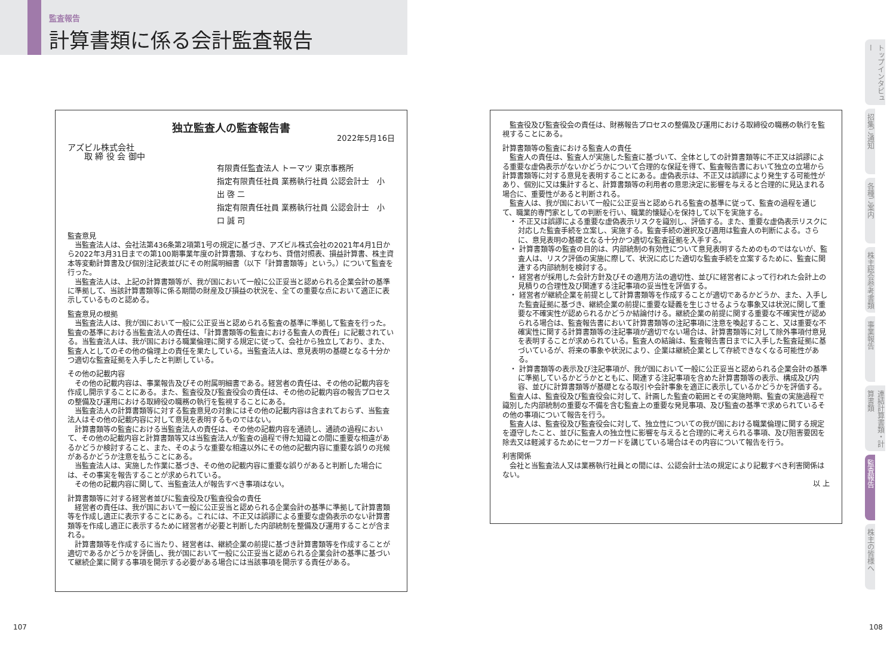監査報告
計算書類に係る会計監査報告
独立監査人の監査報告書
2022年5月16日
アズビル株式会社
　　取 締 役 会 御中
有限責任監査法人 トーマツ 東京事務所
指定有限責任社員 業務執行社員 公認会計士　小 出 啓 二
指定有限責任社員 業務執行社員 公認会計士　小 口 誠 司
監査意見
当監査法人は、会社法第436条第2項第1号の規定に基づき、アズビル株式会社の2021年4月1日から2022年3月31日までの第100期事業年度の計算書類、すなわち、貸借対照表、損益計算書、株主資本等変動計算書及び個別注記表並びにその附属明細書（以下「計算書類等」という。）について監査を行った。
当監査法人は、上記の計算書類等が、我が国において一般に公正妥当と認められる企業会計の基準に準拠して、当該計算書類等に係る期間の財産及び損益の状況を、全ての重要な点において適正に表示しているものと認める。
監査意見の根拠
当監査法人は、我が国において一般に公正妥当と認められる監査の基準に準拠して監査を行った。監査の基準における当監査法人の責任は、「計算書類等の監査における監査人の責任」に記載されている。当監査法人は、我が国における職業倫理に関する規定に従って、会社から独立しており、また、監査人としてのその他の倫理上の責任を果たしている。当監査法人は、意見表明の基礎となる十分かつ適切な監査証拠を入手したと判断している。
その他の記載内容
その他の記載内容は、事業報告及びその附属明細書である。経営者の責任は、その他の記載内容を作成し開示することにある。また、監査役及び監査役会の責任は、その他の記載内容の報告プロセスの整備及び運用における取締役の職務の執行を監視することにある。
当監査法人の計算書類等に対する監査意見の対象にはその他の記載内容は含まれておらず、当監査法人はその他の記載内容に対して意見を表明するものではない。
計算書類等の監査における当監査法人の責任は、その他の記載内容を通読し、通読の過程において、その他の記載内容と計算書類等又は当監査法人が監査の過程で得た知識との間に重要な相違があるかどうか検討すること、また、そのような重要な相違以外にその他の記載内容に重要な誤りの兆候があるかどうか注意を払うことにある。
当監査法人は、実施した作業に基づき、その他の記載内容に重要な誤りがあると判断した場合には、その事実を報告することが求められている。
その他の記載内容に関して、当監査法人が報告すべき事項はない。
計算書類等に対する経営者並びに監査役及び監査役会の責任
経営者の責任は、我が国において一般に公正妥当と認められる企業会計の基準に準拠して計算書類等を作成し適正に表示することにある。これには、不正又は誤謬による重要な虚偽表示のない計算書類等を作成し適正に表示するために経営者が必要と判断した内部統制を整備及び運用することが含まれる。
計算書類等を作成するに当たり、経営者は、継続企業の前提に基づき計算書類等を作成することが適切であるかどうかを評価し、我が国において一般に公正妥当と認められる企業会計の基準に基づいて継続企業に関する事項を開示する必要がある場合には当該事項を開示する責任がある。
監査役及び監査役会の責任は、財務報告プロセスの整備及び運用における取締役の職務の執行を監視することにある。
計算書類等の監査における監査人の責任
監査人の責任は、監査人が実施した監査に基づいて、全体としての計算書類等に不正又は誤謬による重要な虚偽表示がないかどうかについて合理的な保証を得て、監査報告書において独立の立場から計算書類等に対する意見を表明することにある。虚偽表示は、不正又は誤謬により発生する可能性があり、個別に又は集計すると、計算書類等の利用者の意思決定に影響を与えると合理的に見込まれる場合に、重要性があると判断される。
監査人は、我が国において一般に公正妥当と認められる監査の基準に従って、監査の過程を通じて、職業的専門家としての判断を行い、職業的懐疑心を保持して以下を実施する。
・ 不正又は誤謬による重要な虚偽表示リスクを識別し、評価する。また、重要な虚偽表示リスクに対応した監査手続を立案し、実施する。監査手続の選択及び適用は監査人の判断による。さらに、意見表明の基礎となる十分かつ適切な監査証拠を入手する。
・ 計算書類等の監査の目的は、内部統制の有効性について意見表明するためのものではないが、監査人は、リスク評価の実施に際して、状況に応じた適切な監査手続を立案するために、監査に関連する内部統制を検討する。
・ 経営者が採用した会計方針及びその適用方法の適切性、並びに経営者によって行われた会計上の見積りの合理性及び関連する注記事項の妥当性を評価する。
・ 経営者が継続企業を前提として計算書類等を作成することが適切であるかどうか、また、入手した監査証拠に基づき、継続企業の前提に重要な疑義を生じさせるような事象又は状況に関して重要な不確実性が認められるかどうか結論付ける。継続企業の前提に関する重要な不確実性が認められる場合は、監査報告書において計算書類等の注記事項に注意を喚起すること、又は重要な不確実性に関する計算書類等の注記事項が適切でない場合は、計算書類等に対して除外事項付意見を表明することが求められている。監査人の結論は、監査報告書日までに入手した監査証拠に基づいているが、将来の事象や状況により、企業は継続企業として存続できなくなる可能性がある。
・ 計算書類等の表示及び注記事項が、我が国において一般に公正妥当と認められる企業会計の基準に準拠しているかどうかとともに、関連する注記事項を含めた計算書類等の表示、構成及び内容、並びに計算書類等が基礎となる取引や会計事象を適正に表示しているかどうかを評価する。
監査人は、監査役及び監査役会に対して、計画した監査の範囲とその実施時期、監査の実施過程で識別した内部統制の重要な不備を含む監査上の重要な発見事項、及び監査の基準で求められているその他の事項について報告を行う。
監査人は、監査役及び監査役会に対して、独立性についての我が国における職業倫理に関する規定を遵守したこと、並びに監査人の独立性に影響を与えると合理的に考えられる事項、及び阻害要因を除去又は軽減するためにセーフガードを講じている場合はその内容について報告を行う。
利害関係
会社と当監査法人又は業務執行社員との間には、公認会計士法の規定により記載すべき利害関係はない。
以 上
トップインタビュー
招集ご通知
各種ご案内
株主総会参考書類
事業報告
連結計算書類・計算書類
監査報告
株主の皆様へ
107 108